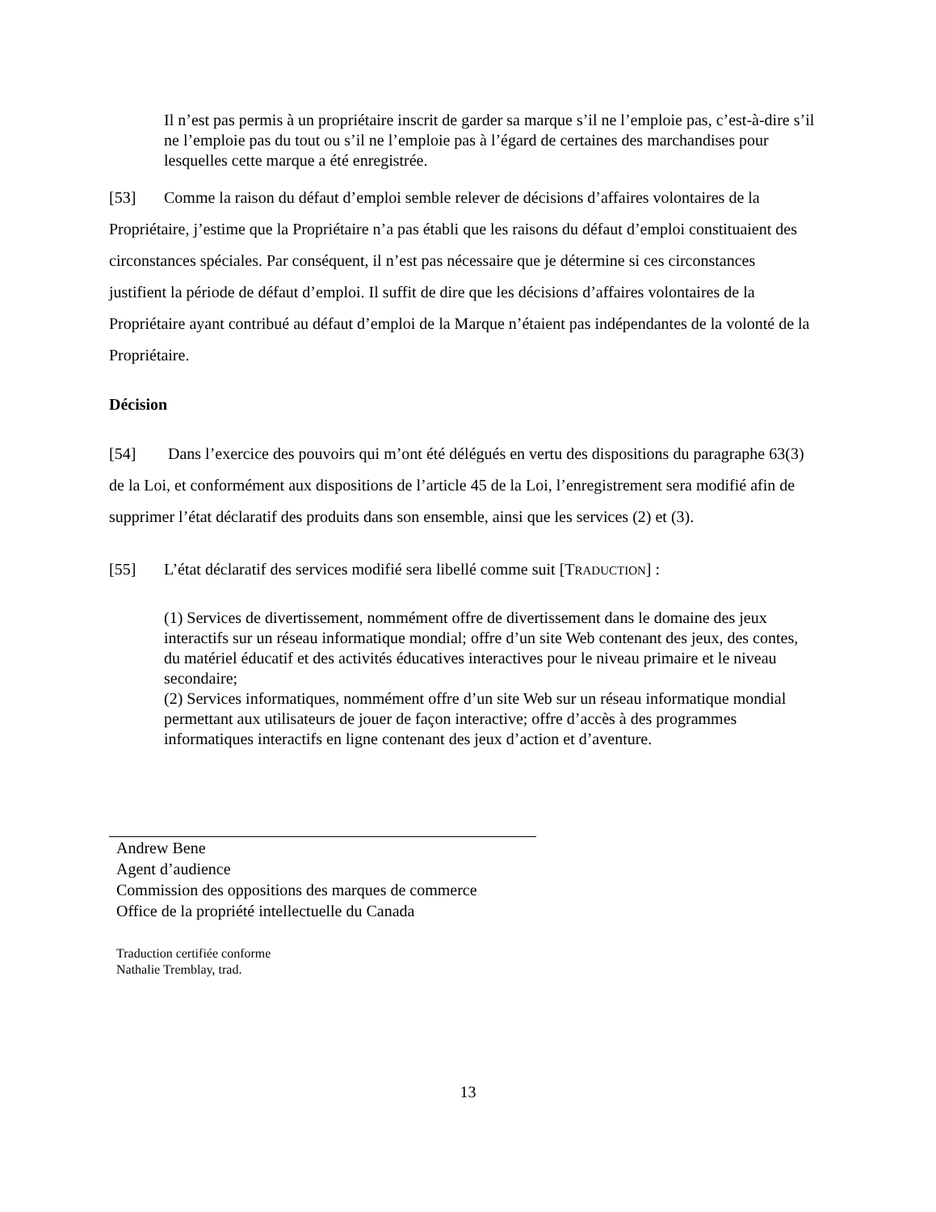Il n’est pas permis à un propriétaire inscrit de garder sa marque s’il ne l’emploie pas, c’est-à-dire s’il ne l’emploie pas du tout ou s’il ne l’emploie pas à l’égard de certaines des marchandises pour lesquelles cette marque a été enregistrée.
[53] Comme la raison du défaut d’emploi semble relever de décisions d’affaires volontaires de la Propriétaire, j’estime que la Propriétaire n’a pas établi que les raisons du défaut d’emploi constituaient des circonstances spéciales. Par conséquent, il n’est pas nécessaire que je détermine si ces circonstances justifient la période de défaut d’emploi. Il suffit de dire que les décisions d’affaires volontaires de la Propriétaire ayant contribué au défaut d’emploi de la Marque n’étaient pas indépendantes de la volonté de la Propriétaire.
Décision
[54] Dans l’exercice des pouvoirs qui m’ont été délégués en vertu des dispositions du paragraphe 63(3) de la Loi, et conformément aux dispositions de l’article 45 de la Loi, l’enregistrement sera modifié afin de supprimer l’état déclaratif des produits dans son ensemble, ainsi que les services (2) et (3).
[55] L’état déclaratif des services modifié sera libellé comme suit [TRADUCTION] :
(1) Services de divertissement, nommément offre de divertissement dans le domaine des jeux interactifs sur un réseau informatique mondial; offre d’un site Web contenant des jeux, des contes, du matériel éducatif et des activités éducatives interactives pour le niveau primaire et le niveau secondaire;
(2) Services informatiques, nommément offre d’un site Web sur un réseau informatique mondial permettant aux utilisateurs de jouer de façon interactive; offre d’accès à des programmes informatiques interactifs en ligne contenant des jeux d’action et d’aventure.
Andrew Bene
Agent d’audience
Commission des oppositions des marques de commerce
Office de la propriété intellectuelle du Canada
Traduction certifiée conforme
Nathalie Tremblay, trad.
13